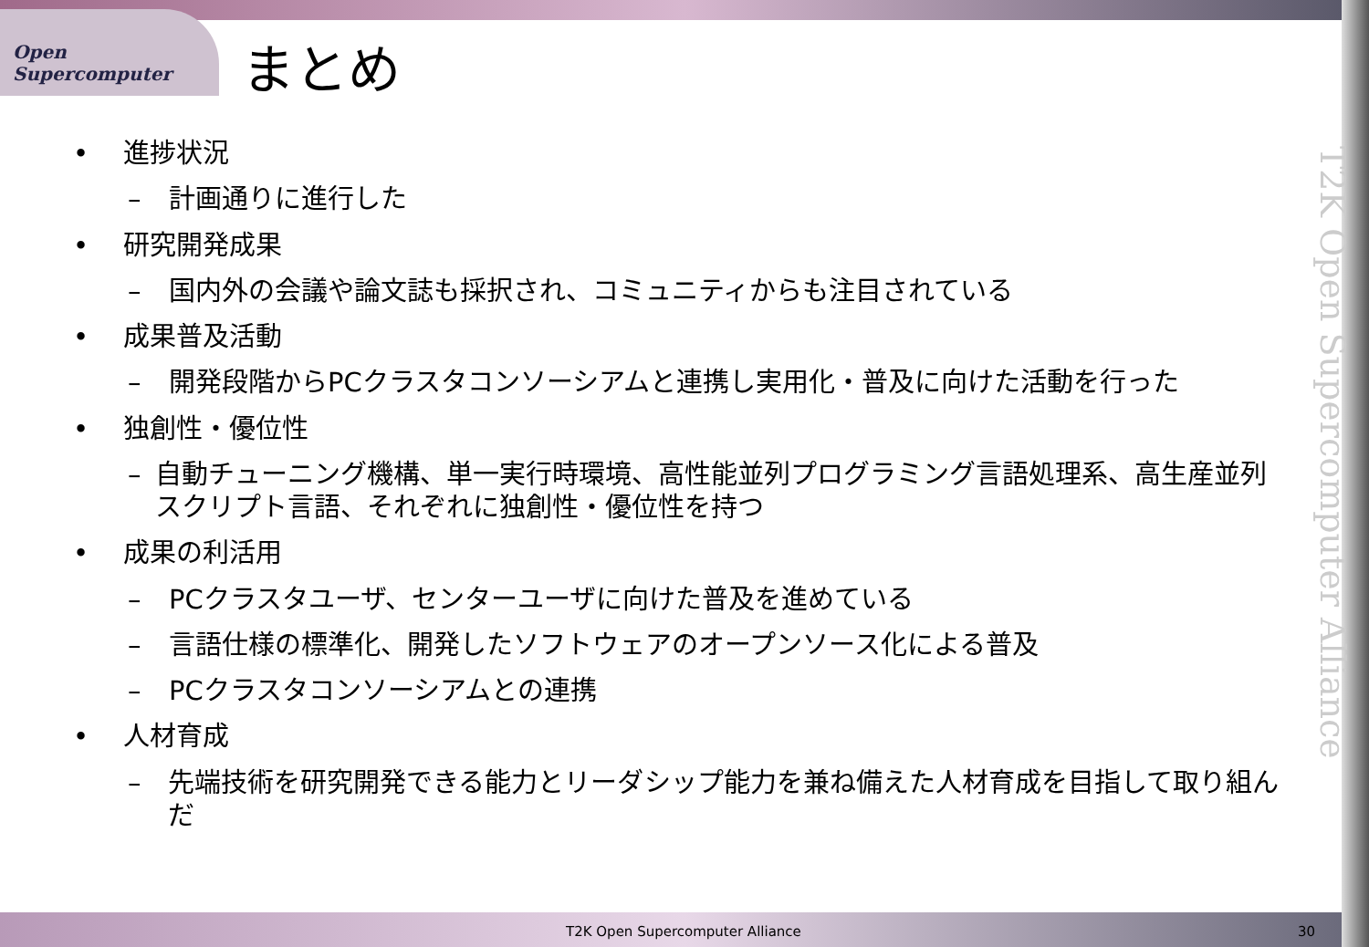Open Supercomputer
まとめ
• 進捗状況
– 計画通りに進行した
• 研究開発成果
– 国内外の会議や論文誌も採択され、コミュニティからも注目されている
• 成果普及活動
– 開発段階からPCクラスタコンソーシアムと連携し実用化・普及に向けた活動を行った
• 独創性・優位性
– 自動チューニング機構、単一実行時環境、高性能並列プログラミング言語処理系、高生産並列スクリプト言語、それぞれに独創性・優位性を持つ
• 成果の利活用
– PCクラスタユーザ、センターユーザに向けた普及を進めている
– 言語仕様の標準化、開発したソフトウェアのオープンソース化による普及
– PCクラスタコンソーシアムとの連携
• 人材育成
– 先端技術を研究開発できる能力とリーダシップ能力を兼ね備えた人材育成を目指して取り組んだ
T2K Open Supercomputer Alliance
T2K Open Supercomputer Alliance
30